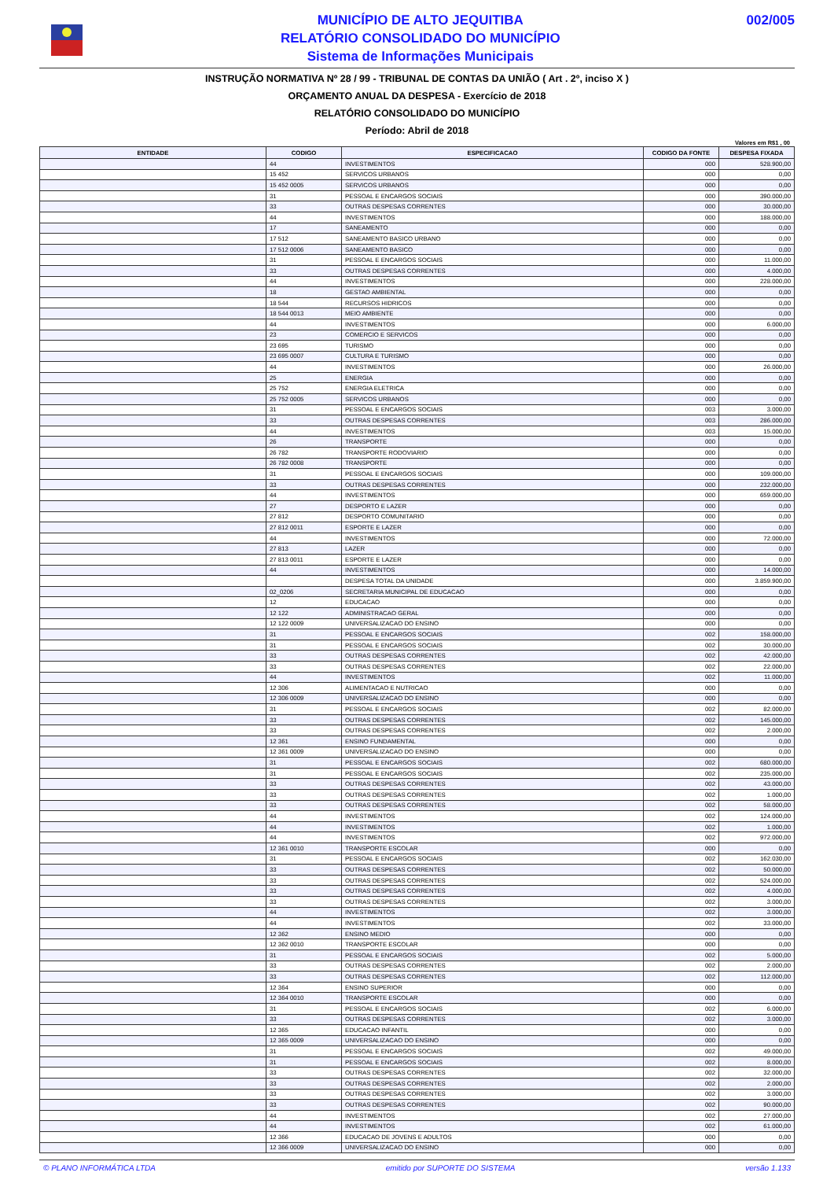MUNICÍPIO DE ALTO JEQUITIBA
RELATÓRIO CONSOLIDADO DO MUNICÍPIO
Sistema de Informações Municipais
002/005
INSTRUÇÃO NORMATIVA Nº 28 / 99 - TRIBUNAL DE CONTAS DA UNIÃO ( Art . 2º, inciso X )
ORÇAMENTO ANUAL DA DESPESA - Exercício de 2018
RELATÓRIO CONSOLIDADO DO MUNICÍPIO
Período: Abril de 2018
Valores em R$1 , 00
| ENTIDADE | CODIGO | ESPECIFICACAO | CODIGO DA FONTE | DESPESA FIXADA |
| --- | --- | --- | --- | --- |
| | 44 | INVESTIMENTOS | 000 | 528.900,00 |
| | 15 452 | SERVICOS URBANOS | 000 | 0,00 |
| | 15 452 0005 | SERVICOS URBANOS | 000 | 0,00 |
| | 31 | PESSOAL E ENCARGOS SOCIAIS | 000 | 390.000,00 |
| | 33 | OUTRAS DESPESAS CORRENTES | 000 | 30.000,00 |
| | 44 | INVESTIMENTOS | 000 | 188.000,00 |
| | 17 | SANEAMENTO | 000 | 0,00 |
| | 17 512 | SANEAMENTO BASICO URBANO | 000 | 0,00 |
| | 17 512 0006 | SANEAMENTO BASICO | 000 | 0,00 |
| | 31 | PESSOAL E ENCARGOS SOCIAIS | 000 | 11.000,00 |
| | 33 | OUTRAS DESPESAS CORRENTES | 000 | 4.000,00 |
| | 44 | INVESTIMENTOS | 000 | 228.000,00 |
| | 18 | GESTAO AMBIENTAL | 000 | 0,00 |
| | 18 544 | RECURSOS HIDRICOS | 000 | 0,00 |
| | 18 544 0013 | MEIO AMBIENTE | 000 | 0,00 |
| | 44 | INVESTIMENTOS | 000 | 6.000,00 |
| | 23 | COMERCIO E SERVICOS | 000 | 0,00 |
| | 23 695 | TURISMO | 000 | 0,00 |
| | 23 695 0007 | CULTURA E TURISMO | 000 | 0,00 |
| | 44 | INVESTIMENTOS | 000 | 26.000,00 |
| | 25 | ENERGIA | 000 | 0,00 |
| | 25 752 | ENERGIA ELETRICA | 000 | 0,00 |
| | 25 752 0005 | SERVICOS URBANOS | 000 | 0,00 |
| | 31 | PESSOAL E ENCARGOS SOCIAIS | 003 | 3.000,00 |
| | 33 | OUTRAS DESPESAS CORRENTES | 003 | 286.000,00 |
| | 44 | INVESTIMENTOS | 003 | 15.000,00 |
| | 26 | TRANSPORTE | 000 | 0,00 |
| | 26 782 | TRANSPORTE RODOVIARIO | 000 | 0,00 |
| | 26 782 0008 | TRANSPORTE | 000 | 0,00 |
| | 31 | PESSOAL E ENCARGOS SOCIAIS | 000 | 109.000,00 |
| | 33 | OUTRAS DESPESAS CORRENTES | 000 | 232.000,00 |
| | 44 | INVESTIMENTOS | 000 | 659.000,00 |
| | 27 | DESPORTO E LAZER | 000 | 0,00 |
| | 27 812 | DESPORTO COMUNITARIO | 000 | 0,00 |
| | 27 812 0011 | ESPORTE E LAZER | 000 | 0,00 |
| | 44 | INVESTIMENTOS | 000 | 72.000,00 |
| | 27 813 | LAZER | 000 | 0,00 |
| | 27 813 0011 | ESPORTE E LAZER | 000 | 0,00 |
| | 44 | INVESTIMENTOS | 000 | 14.000,00 |
| | | DESPESA TOTAL DA UNIDADE | 000 | 3.859.900,00 |
| | 02_0206 | SECRETARIA MUNICIPAL DE EDUCACAO | 000 | 0,00 |
| | 12 | EDUCACAO | 000 | 0,00 |
| | 12 122 | ADMINISTRACAO GERAL | 000 | 0,00 |
| | 12 122 0009 | UNIVERSALIZACAO DO ENSINO | 000 | 0,00 |
| | 31 | PESSOAL E ENCARGOS SOCIAIS | 002 | 158.000,00 |
| | 31 | PESSOAL E ENCARGOS SOCIAIS | 002 | 30.000,00 |
| | 33 | OUTRAS DESPESAS CORRENTES | 002 | 42.000,00 |
| | 33 | OUTRAS DESPESAS CORRENTES | 002 | 22.000,00 |
| | 44 | INVESTIMENTOS | 002 | 11.000,00 |
| | 12 306 | ALIMENTACAO E NUTRICAO | 000 | 0,00 |
| | 12 306 0009 | UNIVERSALIZACAO DO ENSINO | 000 | 0,00 |
| | 31 | PESSOAL E ENCARGOS SOCIAIS | 002 | 82.000,00 |
| | 33 | OUTRAS DESPESAS CORRENTES | 002 | 145.000,00 |
| | 33 | OUTRAS DESPESAS CORRENTES | 002 | 2.000,00 |
| | 12 361 | ENSINO FUNDAMENTAL | 000 | 0,00 |
| | 12 361 0009 | UNIVERSALIZACAO DO ENSINO | 000 | 0,00 |
| | 31 | PESSOAL E ENCARGOS SOCIAIS | 002 | 680.000,00 |
| | 31 | PESSOAL E ENCARGOS SOCIAIS | 002 | 235.000,00 |
| | 33 | OUTRAS DESPESAS CORRENTES | 002 | 43.000,00 |
| | 33 | OUTRAS DESPESAS CORRENTES | 002 | 1.000,00 |
| | 33 | OUTRAS DESPESAS CORRENTES | 002 | 58.000,00 |
| | 44 | INVESTIMENTOS | 002 | 124.000,00 |
| | 44 | INVESTIMENTOS | 002 | 1.000,00 |
| | 44 | INVESTIMENTOS | 002 | 972.000,00 |
| | 12 361 0010 | TRANSPORTE ESCOLAR | 000 | 0,00 |
| | 31 | PESSOAL E ENCARGOS SOCIAIS | 002 | 162.030,00 |
| | 33 | OUTRAS DESPESAS CORRENTES | 002 | 50.000,00 |
| | 33 | OUTRAS DESPESAS CORRENTES | 002 | 524.000,00 |
| | 33 | OUTRAS DESPESAS CORRENTES | 002 | 4.000,00 |
| | 33 | OUTRAS DESPESAS CORRENTES | 002 | 3.000,00 |
| | 44 | INVESTIMENTOS | 002 | 3.000,00 |
| | 44 | INVESTIMENTOS | 002 | 33.000,00 |
| | 12 362 | ENSINO MEDIO | 000 | 0,00 |
| | 12 362 0010 | TRANSPORTE ESCOLAR | 000 | 0,00 |
| | 31 | PESSOAL E ENCARGOS SOCIAIS | 002 | 5.000,00 |
| | 33 | OUTRAS DESPESAS CORRENTES | 002 | 2.000,00 |
| | 33 | OUTRAS DESPESAS CORRENTES | 002 | 112.000,00 |
| | 12 364 | ENSINO SUPERIOR | 000 | 0,00 |
| | 12 364 0010 | TRANSPORTE ESCOLAR | 000 | 0,00 |
| | 31 | PESSOAL E ENCARGOS SOCIAIS | 002 | 6.000,00 |
| | 33 | OUTRAS DESPESAS CORRENTES | 002 | 3.000,00 |
| | 12 365 | EDUCACAO INFANTIL | 000 | 0,00 |
| | 12 365 0009 | UNIVERSALIZACAO DO ENSINO | 000 | 0,00 |
| | 31 | PESSOAL E ENCARGOS SOCIAIS | 002 | 49.000,00 |
| | 31 | PESSOAL E ENCARGOS SOCIAIS | 002 | 8.000,00 |
| | 33 | OUTRAS DESPESAS CORRENTES | 002 | 32.000,00 |
| | 33 | OUTRAS DESPESAS CORRENTES | 002 | 2.000,00 |
| | 33 | OUTRAS DESPESAS CORRENTES | 002 | 3.000,00 |
| | 33 | OUTRAS DESPESAS CORRENTES | 002 | 90.000,00 |
| | 44 | INVESTIMENTOS | 002 | 27.000,00 |
| | 44 | INVESTIMENTOS | 002 | 61.000,00 |
| | 12 366 | EDUCACAO DE JOVENS E ADULTOS | 000 | 0,00 |
| | 12 366 0009 | UNIVERSALIZACAO DO ENSINO | 000 | 0,00 |
© PLANO INFORMÁTICA LTDA emitido por SUPORTE DO SISTEMA versão 1.133